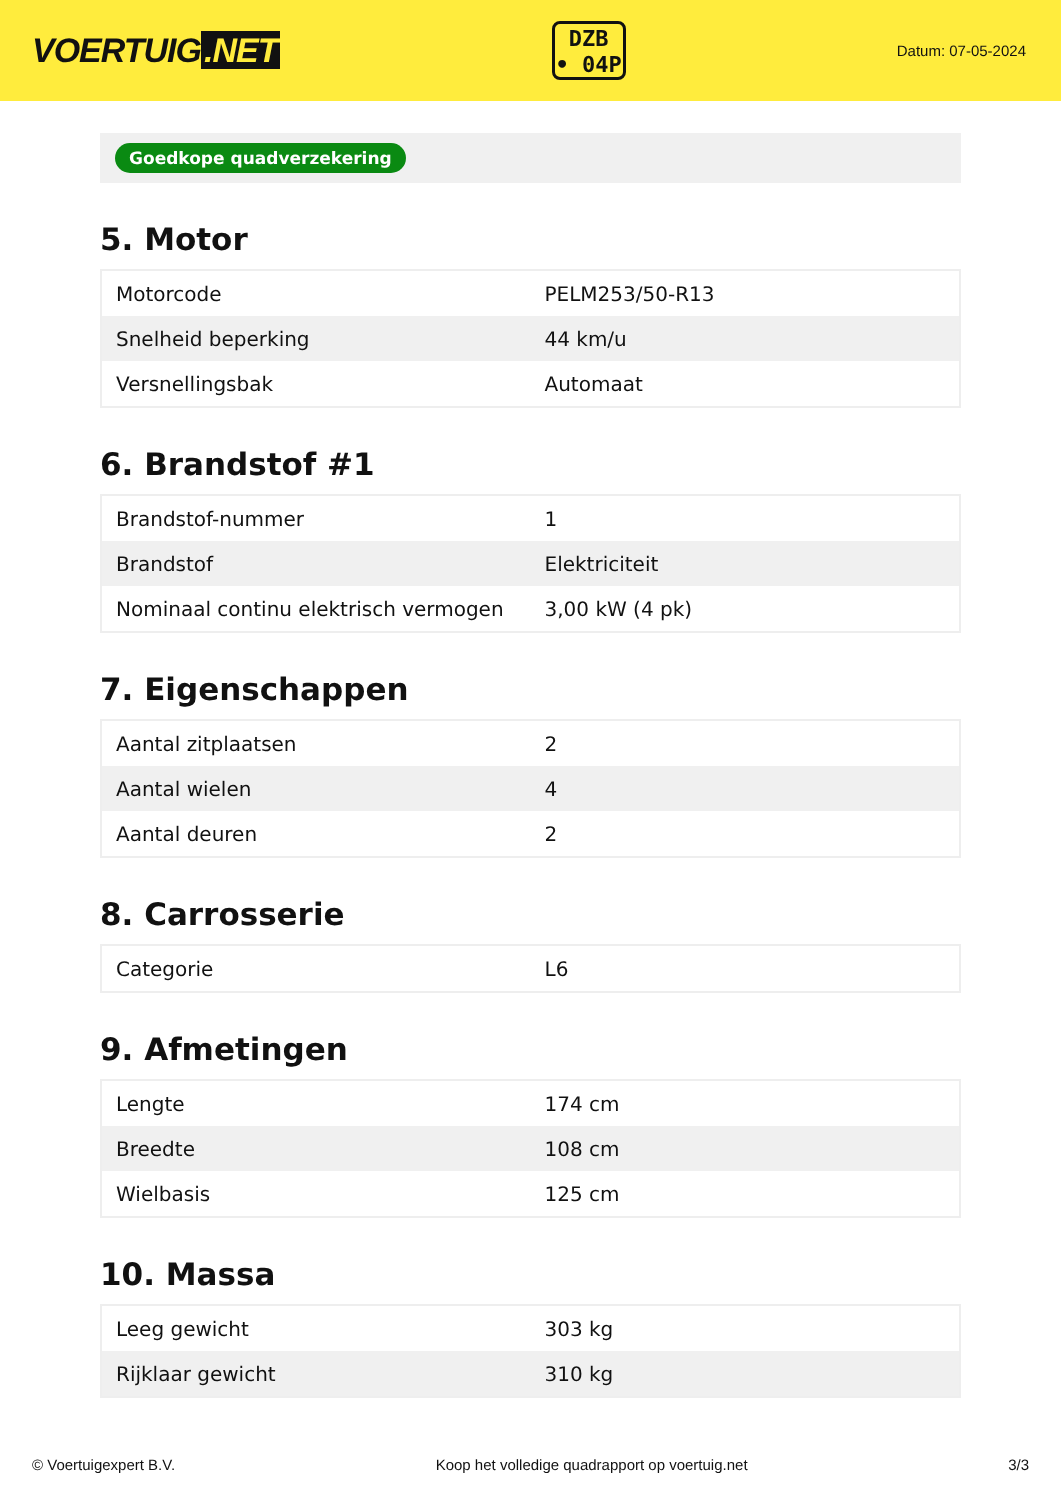VOERTUIG.NET
DZB
• 04P
Datum: 07-05-2024
Goedkope quadverzekering
5. Motor
| Motorcode | PELM253/50-R13 |
| Snelheid beperking | 44 km/u |
| Versnellingsbak | Automaat |
6. Brandstof #1
| Brandstof-nummer | 1 |
| Brandstof | Elektriciteit |
| Nominaal continu elektrisch vermogen | 3,00 kW (4 pk) |
7. Eigenschappen
| Aantal zitplaatsen | 2 |
| Aantal wielen | 4 |
| Aantal deuren | 2 |
8. Carrosserie
| Categorie | L6 |
9. Afmetingen
| Lengte | 174 cm |
| Breedte | 108 cm |
| Wielbasis | 125 cm |
10. Massa
| Leeg gewicht | 303 kg |
| Rijklaar gewicht | 310 kg |
© Voertuigexpert B.V. Koop het volledige quadrapport op voertuig.net 3/3